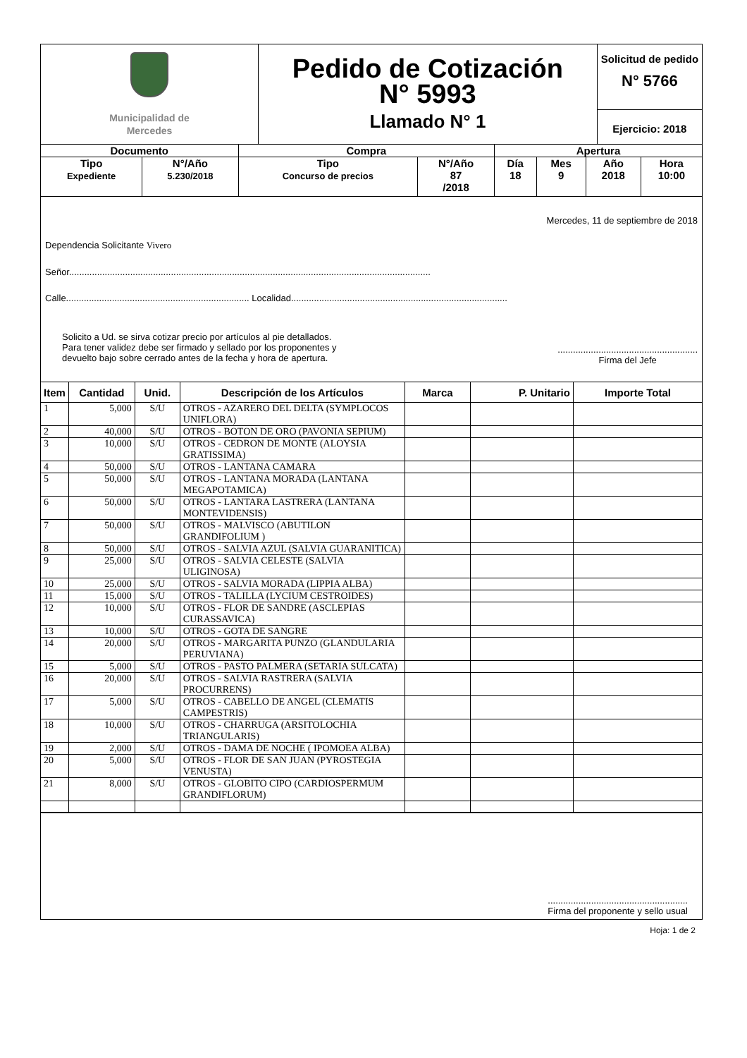| Municipalidad de Mercedes | Pedido de Cotización N° 5993 Llamado N° 1 | Solicitud de pedido N° 5766 Ejercicio: 2018 |
| Documento | | Compra | | Apertura | | | |
| Tipo Expediente | N°/Año 5.230/2018 | Tipo Concurso de precios | N°/Año 87 /2018 | Día 18 | Mes 9 | Año 2018 | Hora 10:00 |
Mercedes, 11 de septiembre de 2018
Dependencia Solicitante Vivero
Señor..............................................................................................................................................
Calle........................................................................ Localidad.....................................................................................
Solicito a Ud. se sirva cotizar precio por artículos al pie detallados.
Para tener validez debe ser firmado y sellado por los proponentes y
devuelto bajo sobre cerrado antes de la fecha y hora de apertura.
.......................................................
Firma del Jefe
| Item | Cantidad | Unid. | Descripción de los Artículos | Marca | P. Unitario | Importe Total |
| --- | --- | --- | --- | --- | --- | --- |
| 1 | 5,000 | S/U | OTROS - AZARERO DEL DELTA (SYMPLOCOS UNIFLORA) | | | |
| 2 | 40,000 | S/U | OTROS - BOTON DE ORO (PAVONIA SEPIUM) | | | |
| 3 | 10,000 | S/U | OTROS - CEDRON DE MONTE (ALOYSIA GRATISSIMA) | | | |
| 4 | 50,000 | S/U | OTROS - LANTANA CAMARA | | | |
| 5 | 50,000 | S/U | OTROS - LANTANA MORADA (LANTANA MEGAPOTAMICA) | | | |
| 6 | 50,000 | S/U | OTROS - LANTARA LASTRERA (LANTANA MONTEVIDENSIS) | | | |
| 7 | 50,000 | S/U | OTROS - MALVISCO (ABUTILON GRANDIFOLIUM ) | | | |
| 8 | 50,000 | S/U | OTROS - SALVIA AZUL (SALVIA GUARANITICA) | | | |
| 9 | 25,000 | S/U | OTROS - SALVIA CELESTE (SALVIA ULIGINOSA) | | | |
| 10 | 25,000 | S/U | OTROS - SALVIA MORADA (LIPPIA ALBA) | | | |
| 11 | 15,000 | S/U | OTROS - TALILLA (LYCIUM CESTROIDES) | | | |
| 12 | 10,000 | S/U | OTROS - FLOR DE SANDRE (ASCLEPIAS CURASSAVICA) | | | |
| 13 | 10,000 | S/U | OTROS - GOTA DE SANGRE | | | |
| 14 | 20,000 | S/U | OTROS - MARGARITA PUNZO (GLANDULARIA PERUVIANA) | | | |
| 15 | 5,000 | S/U | OTROS - PASTO PALMERA (SETARIA SULCATA) | | | |
| 16 | 20,000 | S/U | OTROS - SALVIA RASTRERA (SALVIA PROCURRENS) | | | |
| 17 | 5,000 | S/U | OTROS - CABELLO DE ANGEL (CLEMATIS CAMPESTRIS) | | | |
| 18 | 10,000 | S/U | OTROS - CHARRUGA (ARSITOLOCHIA TRIANGULARIS) | | | |
| 19 | 2,000 | S/U | OTROS - DAMA DE NOCHE ( IPOMOEA ALBA) | | | |
| 20 | 5,000 | S/U | OTROS - FLOR DE SAN JUAN (PYROSTEGIA VENUSTA) | | | |
| 21 | 8,000 | S/U | OTROS - GLOBITO CIPO (CARDIOSPERMUM GRANDIFLORUM) | | | |
.......................................................
Firma del proponente y sello usual
Hoja: 1 de 2